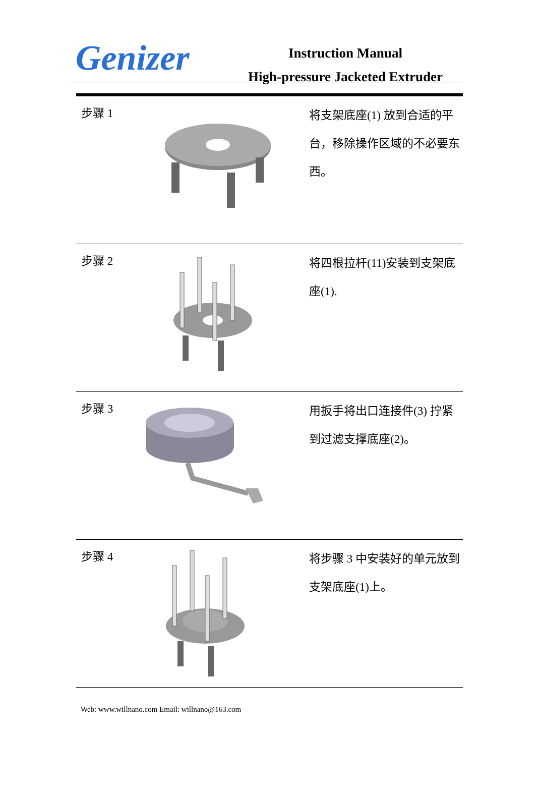Genizer
Instruction Manual
High-pressure Jacketed Extruder
| 步骤 1 | | 将支架底座(1) 放到合适的平台，移除操作区域的不必要东西。 |
| 步骤 2 | | 将四根拉杆(11)安装到支架底座(1). |
| 步骤 3 | | 用扳手将出口连接件(3) 拧紧到过滤支撑底座(2)。 |
| 步骤 4 | | 将步骤 3 中安装好的单元放到支架底座(1)上。 |
Web: www.willnano.com Email: willnano@163.com